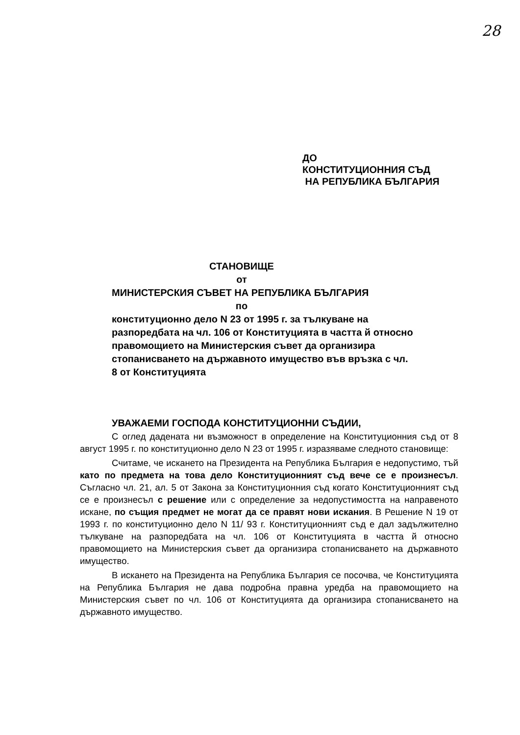28
ДО
КОНСТИТУЦИОННИЯ СЪД
НА РЕПУБЛИКА БЪЛГАРИЯ
СТАНОВИЩЕ
от
МИНИСТЕРСКИЯ СЪВЕТ НА РЕПУБЛИКА БЪЛГАРИЯ
по
конституционно дело N 23 от 1995 г. за тълкуване на разпоредбата на чл. 106 от Конституцията в частта й относно правомощието на Министерския съвет да организира стопанисването на държавното имущество във връзка с чл. 8 от Конституцията
УВАЖАЕМИ ГОСПОДА КОНСТИТУЦИОННИ СЪДИИ,
С оглед дадената ни възможност в определение на Конституционния съд от 8 август 1995 г. по конституционно дело N 23 от 1995 г. изразяваме следното становище:
Считаме, че искането на Президента на Република България е недопустимо, тъй като по предмета на това дело Конституционният съд вече се е произнесъл. Съгласно чл. 21, ал. 5 от Закона за Конституционния съд когато Конституционният съд се е произнесъл с решение или с определение за недопустимостта на направеното искане, по същия предмет не могат да се правят нови искания. В Решение N 19 от 1993 г. по конституционно дело N 11/ 93 г. Конституционният съд е дал задължително тълкуване на разпоредбата на чл. 106 от Конституцията в частта й относно правомощието на Министерския съвет да организира стопанисването на държавното имущество.
В искането на Президента на Република България се посочва, че Конституцията на Република България не дава подробна правна уредба на правомощието на Министерския съвет по чл. 106 от Конституцията да организира стопанисването на държавното имущество.